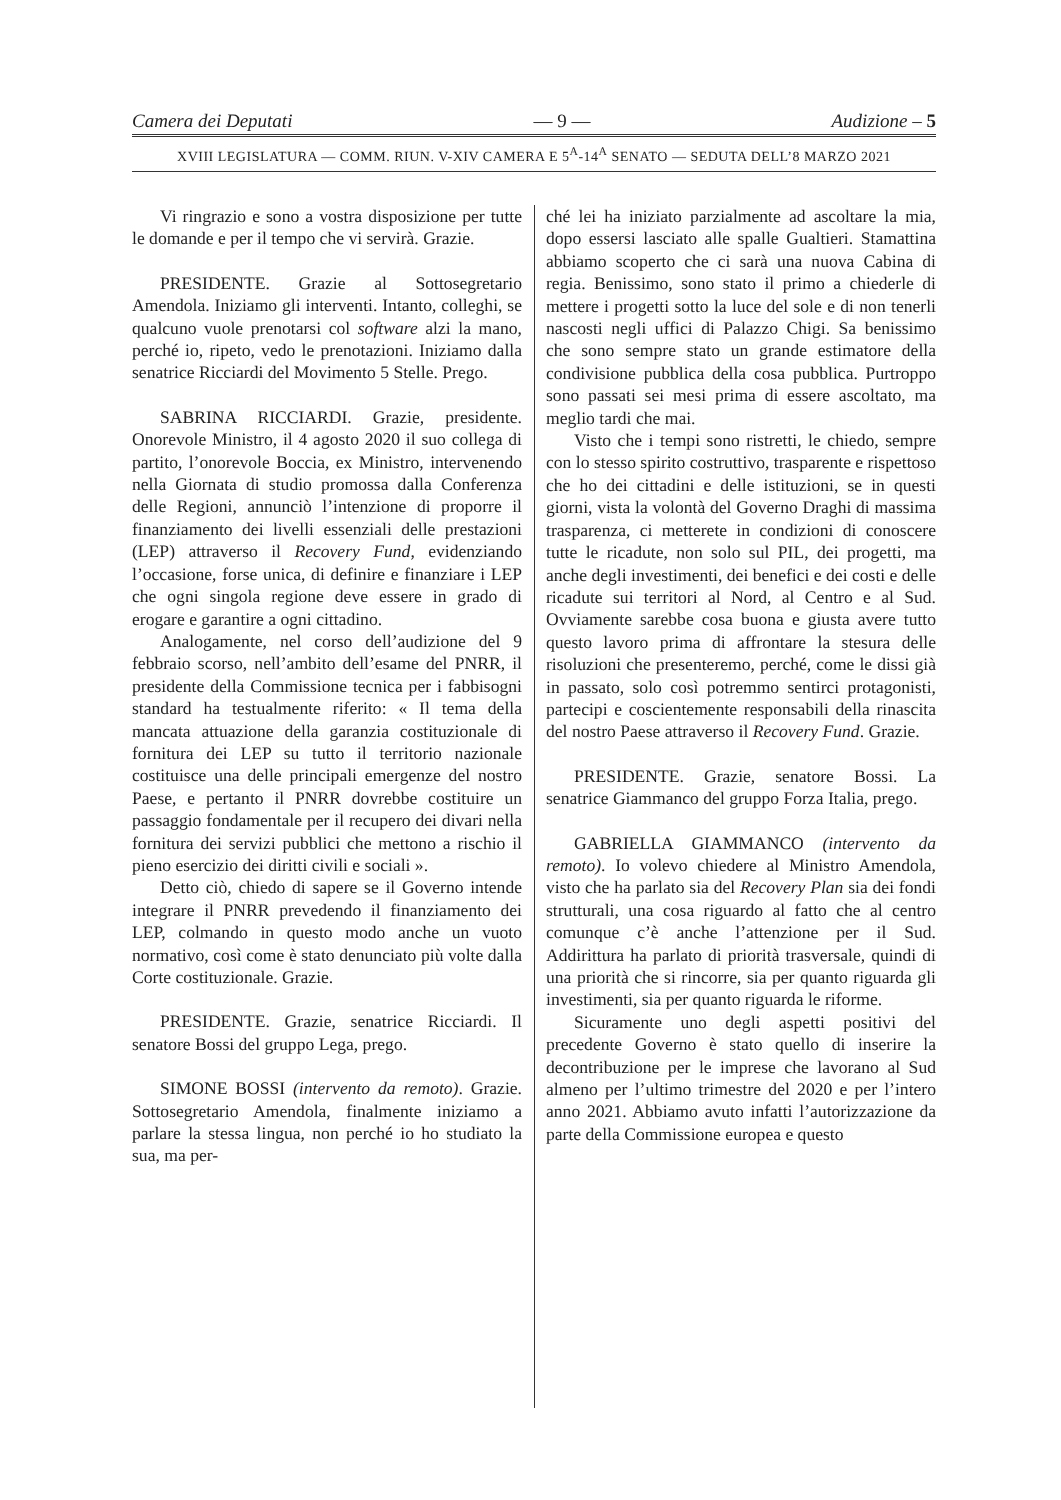Camera dei Deputati — 9 — Audizione – 5
XVIII LEGISLATURA — COMM. RIUN. V-XIV CAMERA E 5<sup>A</sup>-14<sup>A</sup> SENATO — SEDUTA DELL’8 MARZO 2021
Vi ringrazio e sono a vostra disposizione per tutte le domande e per il tempo che vi servirà. Grazie.
PRESIDENTE. Grazie al Sottosegretario Amendola. Iniziamo gli interventi. Intanto, colleghi, se qualcuno vuole prenotarsi col software alzi la mano, perché io, ripeto, vedo le prenotazioni. Iniziamo dalla senatrice Ricciardi del Movimento 5 Stelle. Prego.
SABRINA RICCIARDI. Grazie, presidente. Onorevole Ministro, il 4 agosto 2020 il suo collega di partito, l’onorevole Boccia, ex Ministro, intervenendo nella Giornata di studio promossa dalla Conferenza delle Regioni, annunciò l’intenzione di proporre il finanziamento dei livelli essenziali delle prestazioni (LEP) attraverso il Recovery Fund, evidenziando l’occasione, forse unica, di definire e finanziare i LEP che ogni singola regione deve essere in grado di erogare e garantire a ogni cittadino.
Analogamente, nel corso dell’audizione del 9 febbraio scorso, nell’ambito dell’esame del PNRR, il presidente della Commissione tecnica per i fabbisogni standard ha testualmente riferito: « Il tema della mancata attuazione della garanzia costituzionale di fornitura dei LEP su tutto il territorio nazionale costituisce una delle principali emergenze del nostro Paese, e pertanto il PNRR dovrebbe costituire un passaggio fondamentale per il recupero dei divari nella fornitura dei servizi pubblici che mettono a rischio il pieno esercizio dei diritti civili e sociali ».
Detto ciò, chiedo di sapere se il Governo intende integrare il PNRR prevedendo il finanziamento dei LEP, colmando in questo modo anche un vuoto normativo, così come è stato denunciato più volte dalla Corte costituzionale. Grazie.
PRESIDENTE. Grazie, senatrice Ricciardi. Il senatore Bossi del gruppo Lega, prego.
SIMONE BOSSI (intervento da remoto). Grazie. Sottosegretario Amendola, finalmente iniziamo a parlare la stessa lingua, non perché io ho studiato la sua, ma per-
ché lei ha iniziato parzialmente ad ascoltare la mia, dopo essersi lasciato alle spalle Gualtieri. Stamattina abbiamo scoperto che ci sarà una nuova Cabina di regia. Benissimo, sono stato il primo a chiederle di mettere i progetti sotto la luce del sole e di non tenerli nascosti negli uffici di Palazzo Chigi. Sa benissimo che sono sempre stato un grande estimatore della condivisione pubblica della cosa pubblica. Purtroppo sono passati sei mesi prima di essere ascoltato, ma meglio tardi che mai.
Visto che i tempi sono ristretti, le chiedo, sempre con lo stesso spirito costruttivo, trasparente e rispettoso che ho dei cittadini e delle istituzioni, se in questi giorni, vista la volontà del Governo Draghi di massima trasparenza, ci metterete in condizioni di conoscere tutte le ricadute, non solo sul PIL, dei progetti, ma anche degli investimenti, dei benefici e dei costi e delle ricadute sui territori al Nord, al Centro e al Sud. Ovviamente sarebbe cosa buona e giusta avere tutto questo lavoro prima di affrontare la stesura delle risoluzioni che presenteremo, perché, come le dissi già in passato, solo così potremmo sentirci protagonisti, partecipi e coscientemente responsabili della rinascita del nostro Paese attraverso il Recovery Fund. Grazie.
PRESIDENTE. Grazie, senatore Bossi. La senatrice Giammanco del gruppo Forza Italia, prego.
GABRIELLA GIAMMANCO (intervento da remoto). Io volevo chiedere al Ministro Amendola, visto che ha parlato sia del Recovery Plan sia dei fondi strutturali, una cosa riguardo al fatto che al centro comunque c’è anche l’attenzione per il Sud. Addirittura ha parlato di priorità trasversale, quindi di una priorità che si rincorre, sia per quanto riguarda gli investimenti, sia per quanto riguarda le riforme.
Sicuramente uno degli aspetti positivi del precedente Governo è stato quello di inserire la decontribuzione per le imprese che lavorano al Sud almeno per l’ultimo trimestre del 2020 e per l’intero anno 2021. Abbiamo avuto infatti l’autorizzazione da parte della Commissione europea e questo